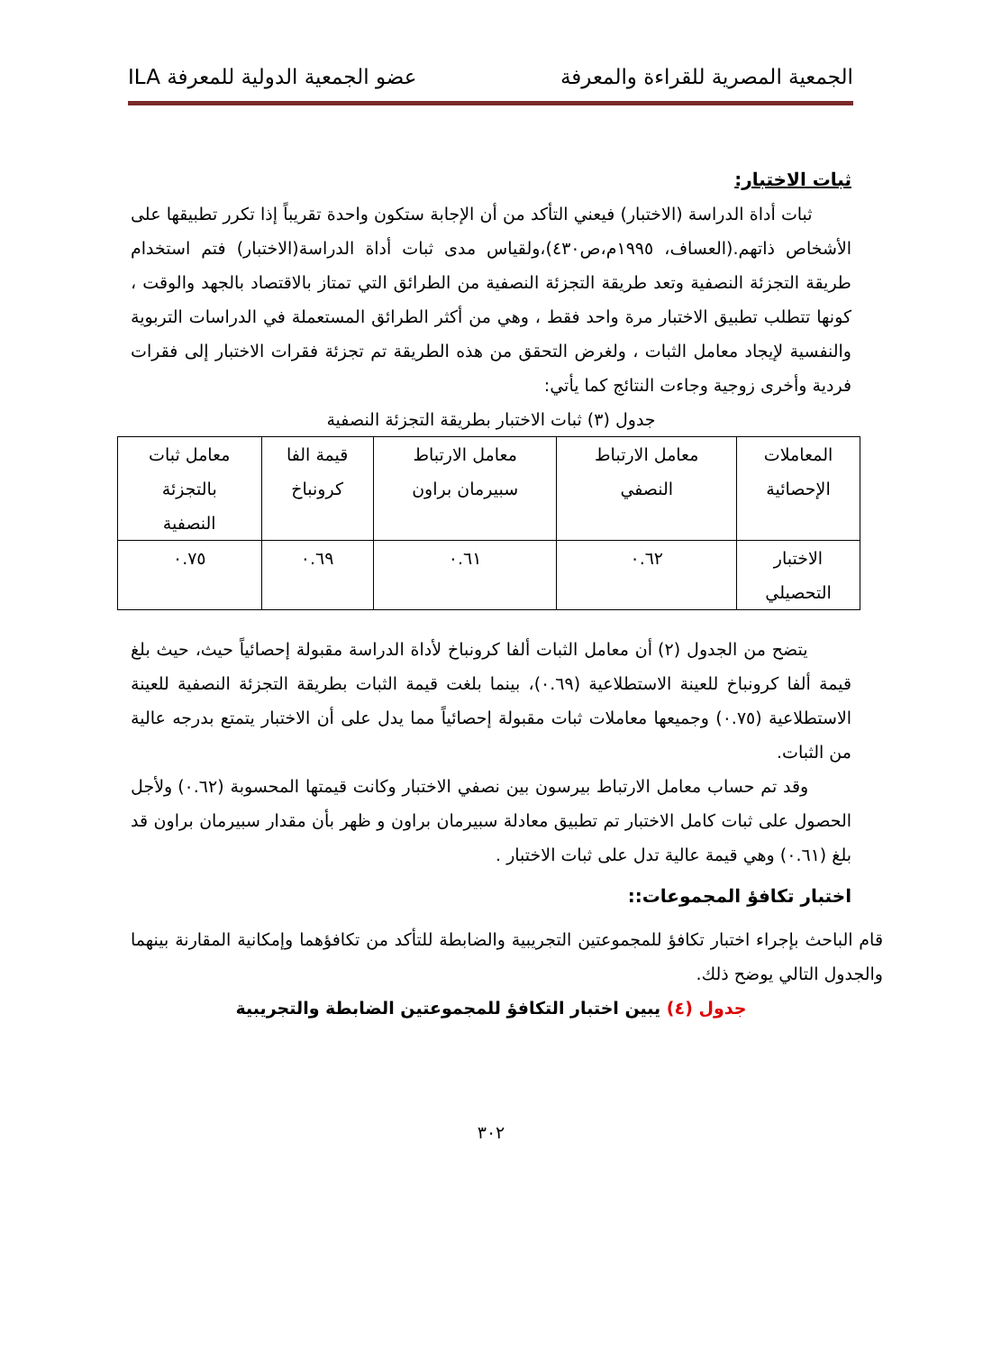الجمعية المصرية للقراءة والمعرفة عضو الجمعية الدولية للمعرفة ILA
ثبات الاختبار:
ثبات أداة الدراسة (الاختبار) فيعني التأكد من أن الإجابة ستكون واحدة تقريباً إذا تكرر تطبيقها على الأشخاص ذاتهم.(العساف، ١٩٩٥م،ص٤٣٠)،ولقياس مدى ثبات أداة الدراسة(الاختبار) فتم استخدام طريقة التجزئة النصفية وتعد طريقة التجزئة النصفية من الطرائق التي تمتاز بالاقتصاد بالجهد والوقت ، كونها تتطلب تطبيق الاختبار مرة واحد فقط ، وهي من أكثر الطرائق المستعملة في الدراسات التربوية والنفسية لإيجاد معامل الثبات ، ولغرض التحقق من هذه الطريقة تم تجزئة فقرات الاختبار إلى فقرات فردية وأخرى زوجية وجاءت النتائج كما يأتي:
جدول (٣) ثبات الاختبار بطريقة التجزئة النصفية
| المعاملات الإحصائية | معامل الارتباط النصفي | معامل الارتباط سبيرمان براون | قيمة الفا كرونباخ | معامل ثبات بالتجزئة النصفية |
| الاختبار التحصيلي | ٠.٦٢ | ٠.٦١ | ٠.٦٩ | ٠.٧٥ |
يتضح من الجدول (٢) أن معامل الثبات ألفا كرونباخ لأداة الدراسة مقبولة إحصائياً حيث، حيث بلغ قيمة ألفا كرونباخ للعينة الاستطلاعية (٠.٦٩)، بينما بلغت قيمة الثبات بطريقة التجزئة النصفية للعينة الاستطلاعية (٠.٧٥) وجميعها معاملات ثبات مقبولة إحصائياً مما يدل على أن الاختبار يتمتع بدرجه عالية من الثبات.
وقد تم حساب معامل الارتباط بيرسون بين نصفي الاختبار وكانت قيمتها المحسوبة (٠.٦٢) ولأجل الحصول على ثبات كامل الاختبار تم تطبيق معادلة سبيرمان براون و ظهر بأن مقدار سبيرمان براون قد بلغ (٠.٦١) وهي قيمة عالية تدل على ثبات الاختبار .
اختبار تكافؤ المجموعات::
قام الباحث بإجراء اختبار تكافؤ للمجموعتين التجريبية والضابطة للتأكد من تكافؤهما وإمكانية المقارنة بينهما والجدول التالي يوضح ذلك.
جدول (٤) يبين اختبار التكافؤ للمجموعتين الضابطة والتجريبية
٣٠٢